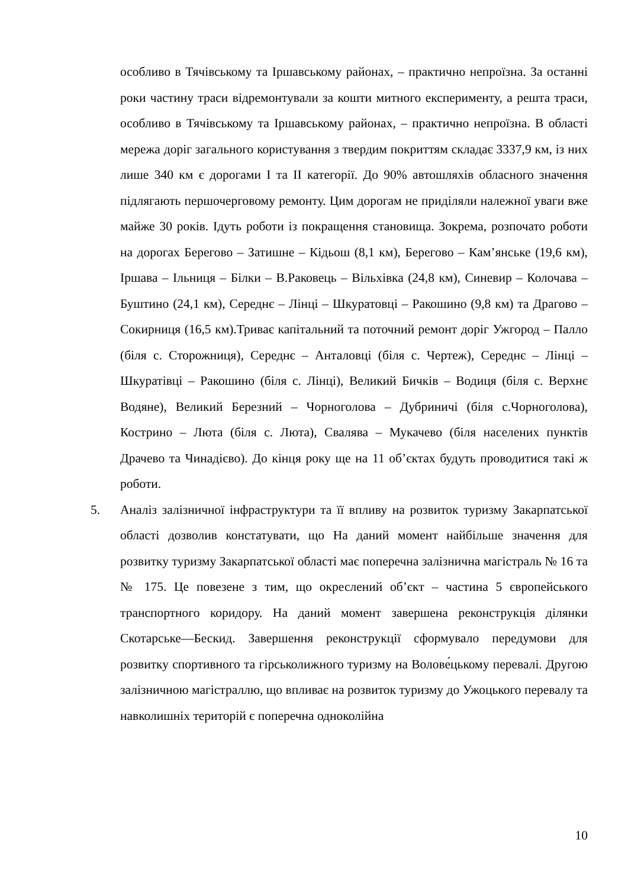особливо в Тячівському та Іршавському районах, – практично непроїзна. За останні роки частину траси відремонтували за кошти митного експерименту, а решта траси, особливо в Тячівському та Іршавському районах, – практично непроїзна. В області мережа доріг загального користування з твердим покриттям складає 3337,9 км, із них лише 340 км є дорогами І та ІІ категорії. До 90% автошляхів обласного значення підлягають першочерговому ремонту. Цим дорогам не приділяли належної уваги вже майже 30 років. Ідуть роботи із покращення становища. Зокрема, розпочато роботи на дорогах Берегово – Затишне – Кідьош (8,1 км), Берегово – Кам’янське (19,6 км), Іршава – Ільниця – Білки – В.Раковець – Вільхівка (24,8 км), Синевир – Колочава – Буштино (24,1 км), Середнє – Лінці – Шкуратовці – Ракошино (9,8 км) та Драгово – Сокирниця (16,5 км).Триває капітальний та поточний ремонт доріг Ужгород – Палло (біля с. Сторожниця), Середнє – Анталовці (біля с. Чертеж), Середнє – Лінці – Шкуратівці – Ракошино (біля с. Лінці), Великий Бичків – Водиця (біля с. Верхнє Водяне), Великий Березний – Чорноголова – Дубриничі (біля с.Чорноголова), Кострино – Люта (біля с. Люта), Свалява – Мукачево (біля населених пунктів Драчево та Чинадієво). До кінця року ще на 11 об’єктах будуть проводитися такі ж роботи.
5. Аналіз залізничної інфраструктури та її впливу на розвиток туризму Закарпатської області дозволив констатувати, що На даний момент найбільше значення для розвитку туризму Закарпатської області має поперечна залізнична магістраль № 16 та № 175. Це повезене з тим, що окреслений об’єкт – частина 5 європейського транспортного коридору. На даний момент завершена реконструкція ділянки Скотарське—Бескид. Завершення реконструкції сформувало передумови для розвитку спортивного та гірськолижного туризму на Волове́цькому перевалі. Другою залізничною магістраллю, що впливає на розвиток туризму до Ужоцького перевалу та навколишніх територій є поперечна одноколійна
10